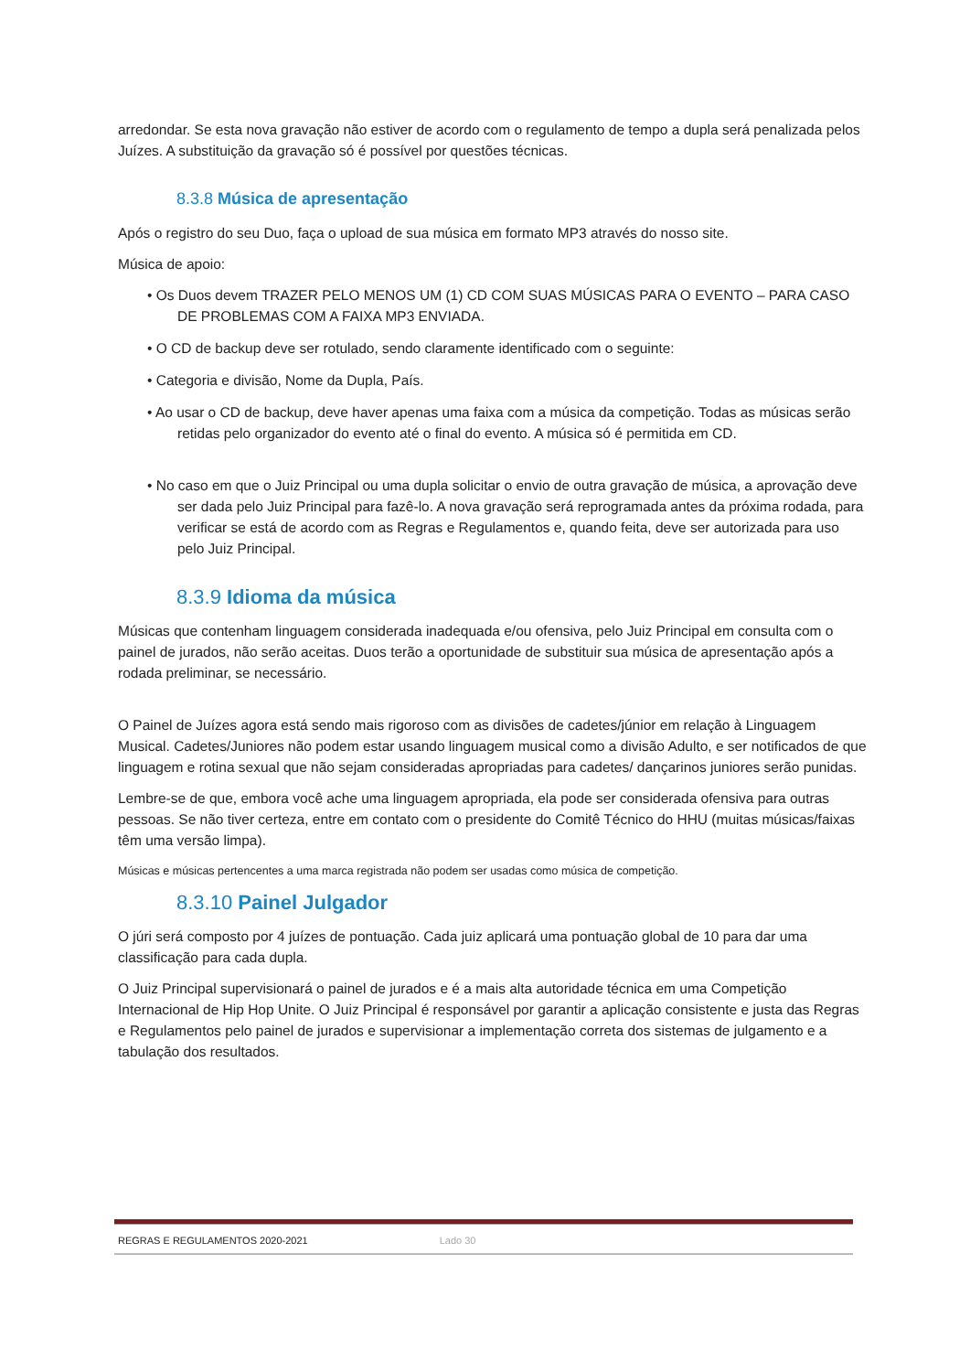arredondar. Se esta nova gravação não estiver de acordo com o regulamento de tempo a dupla será penalizada pelos Juízes. A substituição da gravação só é possível por questões técnicas.
8.3.8 Música de apresentação
Após o registro do seu Duo, faça o upload de sua música em formato MP3 através do nosso site.
Música de apoio:
• Os Duos devem TRAZER PELO MENOS UM (1) CD COM SUAS MÚSICAS PARA O EVENTO – PARA CASO DE PROBLEMAS COM A FAIXA MP3 ENVIADA.
• O CD de backup deve ser rotulado, sendo claramente identificado com o seguinte:
• Categoria e divisão, Nome da Dupla, País.
• Ao usar o CD de backup, deve haver apenas uma faixa com a música da competição. Todas as músicas serão retidas pelo organizador do evento até o final do evento. A música só é permitida em CD.
• No caso em que o Juiz Principal ou uma dupla solicitar o envio de outra gravação de música, a aprovação deve ser dada pelo Juiz Principal para fazê-lo. A nova gravação será reprogramada antes da próxima rodada, para verificar se está de acordo com as Regras e Regulamentos e, quando feita, deve ser autorizada para uso pelo Juiz Principal.
8.3.9 Idioma da música
Músicas que contenham linguagem considerada inadequada e/ou ofensiva, pelo Juiz Principal em consulta com o painel de jurados, não serão aceitas. Duos terão a oportunidade de substituir sua música de apresentação após a rodada preliminar, se necessário.
O Painel de Juízes agora está sendo mais rigoroso com as divisões de cadetes/júnior em relação à Linguagem Musical. Cadetes/Juniores não podem estar usando linguagem musical como a divisão Adulto, e ser notificados de que linguagem e rotina sexual que não sejam consideradas apropriadas para cadetes/ dançarinos juniores serão punidas.
Lembre-se de que, embora você ache uma linguagem apropriada, ela pode ser considerada ofensiva para outras pessoas. Se não tiver certeza, entre em contato com o presidente do Comitê Técnico do HHU (muitas músicas/faixas têm uma versão limpa).
Músicas e músicas pertencentes a uma marca registrada não podem ser usadas como música de competição.
8.3.10 Painel Julgador
O júri será composto por 4 juízes de pontuação. Cada juiz aplicará uma pontuação global de 10 para dar uma classificação para cada dupla.
O Juiz Principal supervisionará o painel de jurados e é a mais alta autoridade técnica em uma Competição Internacional de Hip Hop Unite. O Juiz Principal é responsável por garantir a aplicação consistente e justa das Regras e Regulamentos pelo painel de jurados e supervisionar a implementação correta dos sistemas de julgamento e a tabulação dos resultados.
REGRAS E REGULAMENTOS 2020-2021 Lado 30